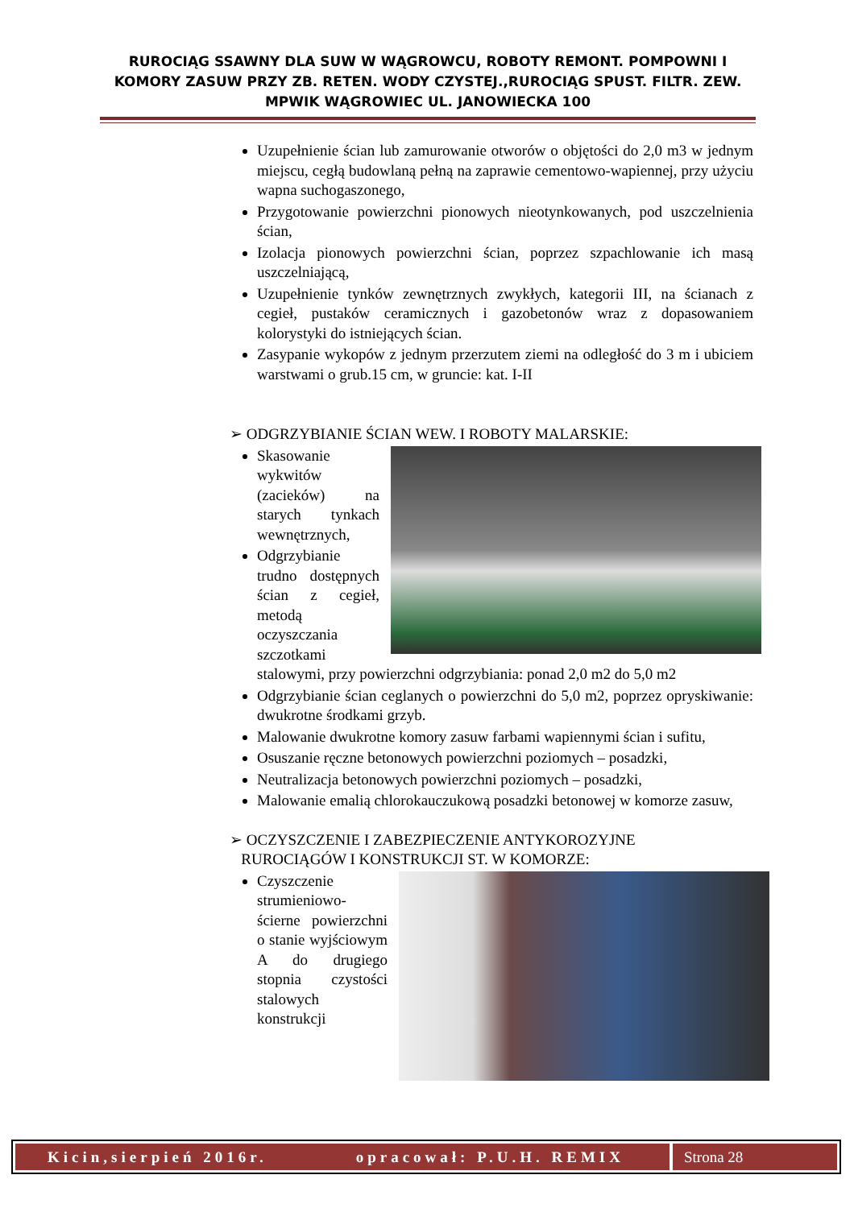RUROCIĄG SSAWNY DLA SUW W WĄGROWCU, ROBOTY REMONT. POMPOWNI I KOMORY ZASUW PRZY ZB. RETEN. WODY CZYSTEJ.,RUROCIĄG SPUST. FILTR. ZEW. MPWIK WĄGROWIEC UL. JANOWIECKA 100
Uzupełnienie ścian lub zamurowanie otworów o objętości do 2,0 m3 w jednym miejscu, cegłą budowlaną pełną na zaprawie cementowo-wapiennej, przy użyciu wapna suchogaszonego,
Przygotowanie powierzchni pionowych nieotynkowanych, pod uszczelnienia ścian,
Izolacja pionowych powierzchni ścian, poprzez szpachlowanie ich masą uszczelniającą,
Uzupełnienie tynków zewnętrznych zwykłych, kategorii III, na ścianach z cegieł, pustaków ceramicznych i gazobetonów wraz z dopasowaniem kolorystyki do istniejących ścian.
Zasypanie wykopów z jednym przerzutem ziemi na odległość do 3 m i ubiciem warstwami o grub.15 cm, w gruncie: kat. I-II
➢ ODGRZYBIANIE ŚCIAN WEW. I ROBOTY MALARSKIE:
Skasowanie wykwitów (zacieków) na starych tynkach wewnętrznych,
Odgrzybianie trudno dostępnych ścian z cegieł, metodą oczyszczania szczotkami stalowymi, przy powierzchni odgrzybiania: ponad 2,0 m2 do 5,0 m2
Odgrzybianie ścian ceglanych o powierzchni do 5,0 m2, poprzez opryskiwanie: dwukrotne środkami grzyb.
Malowanie dwukrotne komory zasuw farbami wapiennymi ścian i sufitu,
Osuszanie ręczne betonowych powierzchni poziomych – posadzki,
Neutralizacja betonowych powierzchni poziomych – posadzki,
Malowanie emalią chlorokauczukową posadzki betonowej w komorze zasuw,
➢ OCZYSZCZENIE I ZABEZPIECZENIE ANTYKOROZYJNE
RUROCIĄGÓW I KONSTRUKCJI ST. W KOMORZE:
Czyszczenie strumieniowo-ścierne powierzchni o stanie wyjściowym A do drugiego stopnia czystości stalowych konstrukcji
Kicin,sierpień 2016r. opracował: P.U.H. REMIX
Strona 28